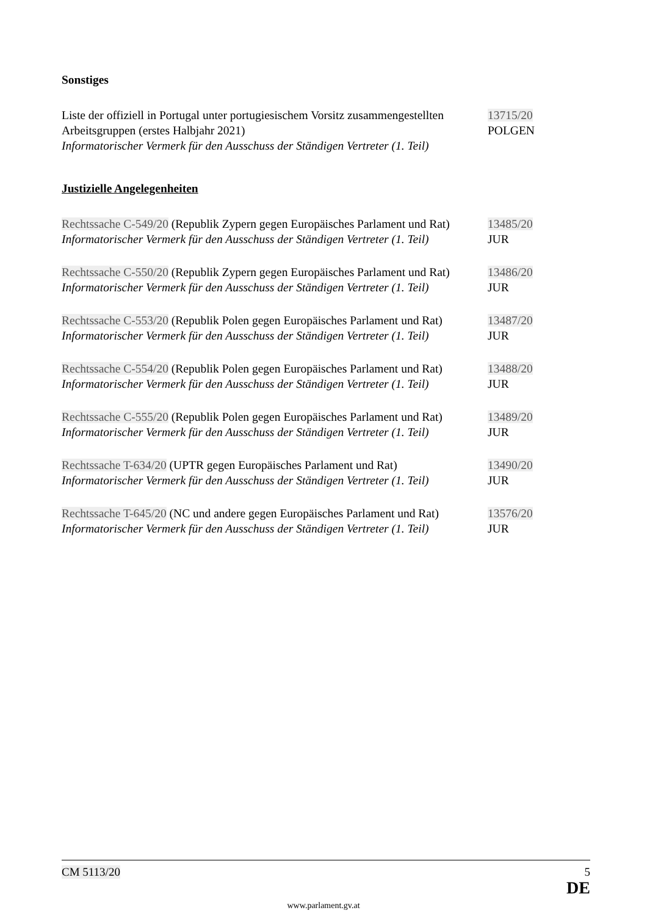Sonstiges
Liste der offiziell in Portugal unter portugiesischem Vorsitz zusammengestellten Arbeitsgruppen (erstes Halbjahr 2021)
Informatorischer Vermerk für den Ausschuss der Ständigen Vertreter (1. Teil)
13715/20
POLGEN
Justizielle Angelegenheiten
Rechtssache C-549/20 (Republik Zypern gegen Europäisches Parlament und Rat)
Informatorischer Vermerk für den Ausschuss der Ständigen Vertreter (1. Teil)
13485/20
JUR
Rechtssache C-550/20 (Republik Zypern gegen Europäisches Parlament und Rat)
Informatorischer Vermerk für den Ausschuss der Ständigen Vertreter (1. Teil)
13486/20
JUR
Rechtssache C-553/20 (Republik Polen gegen Europäisches Parlament und Rat)
Informatorischer Vermerk für den Ausschuss der Ständigen Vertreter (1. Teil)
13487/20
JUR
Rechtssache C-554/20 (Republik Polen gegen Europäisches Parlament und Rat)
Informatorischer Vermerk für den Ausschuss der Ständigen Vertreter (1. Teil)
13488/20
JUR
Rechtssache C-555/20 (Republik Polen gegen Europäisches Parlament und Rat)
Informatorischer Vermerk für den Ausschuss der Ständigen Vertreter (1. Teil)
13489/20
JUR
Rechtssache T-634/20 (UPTR gegen Europäisches Parlament und Rat)
Informatorischer Vermerk für den Ausschuss der Ständigen Vertreter (1. Teil)
13490/20
JUR
Rechtssache T-645/20 (NC und andere gegen Europäisches Parlament und Rat)
Informatorischer Vermerk für den Ausschuss der Ständigen Vertreter (1. Teil)
13576/20
JUR
CM 5113/20 5
DE
www.parlament.gv.at